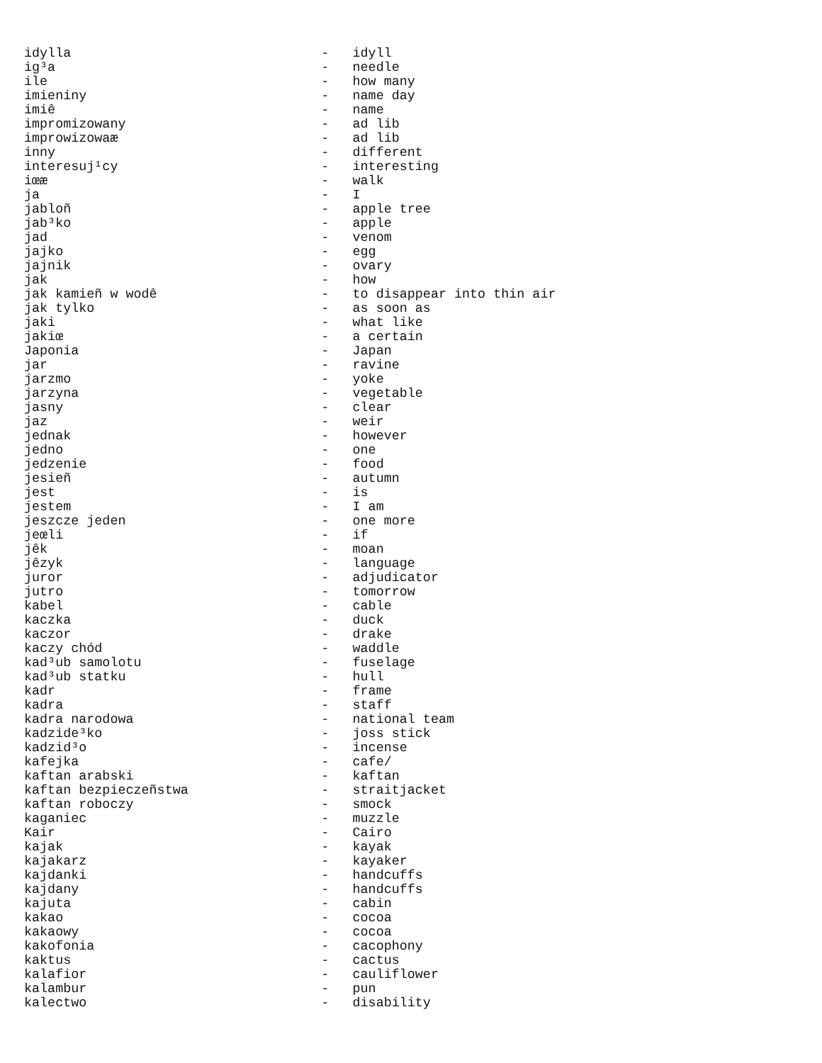idylla                                -   idyll
ig³a                                  -   needle
ile                                   -   how many
imieniny                              -   name day
imiê                                  -   name
impromizowany                         -   ad lib
improwizowaæ                          -   ad lib
inny                                  -   different
interesuj¹cy                          -   interesting
iœæ                                   -   walk
ja                                    -   I
jabloñ                                -   apple tree
jab³ko                                -   apple
jad                                   -   venom
jajko                                 -   egg
jajnik                                -   ovary
jak                                   -   how
jak kamieñ w wodê                     -   to disappear into thin air
jak tylko                             -   as soon as
jaki                                  -   what like
jakiœ                                 -   a certain
Japonia                               -   Japan
jar                                   -   ravine
jarzmo                                -   yoke
jarzyna                               -   vegetable
jasny                                 -   clear
jaz                                   -   weir
jednak                                -   however
jedno                                 -   one
jedzenie                              -   food
jesieñ                                -   autumn
jest                                  -   is
jestem                                -   I am
jeszcze jeden                         -   one more
jeœli                                 -   if
jêk                                   -   moan
jêzyk                                 -   language
juror                                 -   adjudicator
jutro                                 -   tomorrow
kabel                                 -   cable
kaczka                                -   duck
kaczor                                -   drake
kaczy chód                            -   waddle
kad³ub samolotu                       -   fuselage
kad³ub statku                         -   hull
kadr                                  -   frame
kadra                                 -   staff
kadra narodowa                        -   national team
kadzide³ko                            -   joss stick
kadzid³o                              -   incense
kafejka                               -   cafe/
kaftan arabski                        -   kaftan
kaftan bezpieczeñstwa                 -   straitjacket
kaftan roboczy                        -   smock
kaganiec                              -   muzzle
Kair                                  -   Cairo
kajak                                 -   kayak
kajakarz                              -   kayaker
kajdanki                              -   handcuffs
kajdany                               -   handcuffs
kajuta                                -   cabin
kakao                                 -   cocoa
kakaowy                               -   cocoa
kakofonia                             -   cacophony
kaktus                                -   cactus
kalafior                              -   cauliflower
kalambur                              -   pun
kalectwo                              -   disability